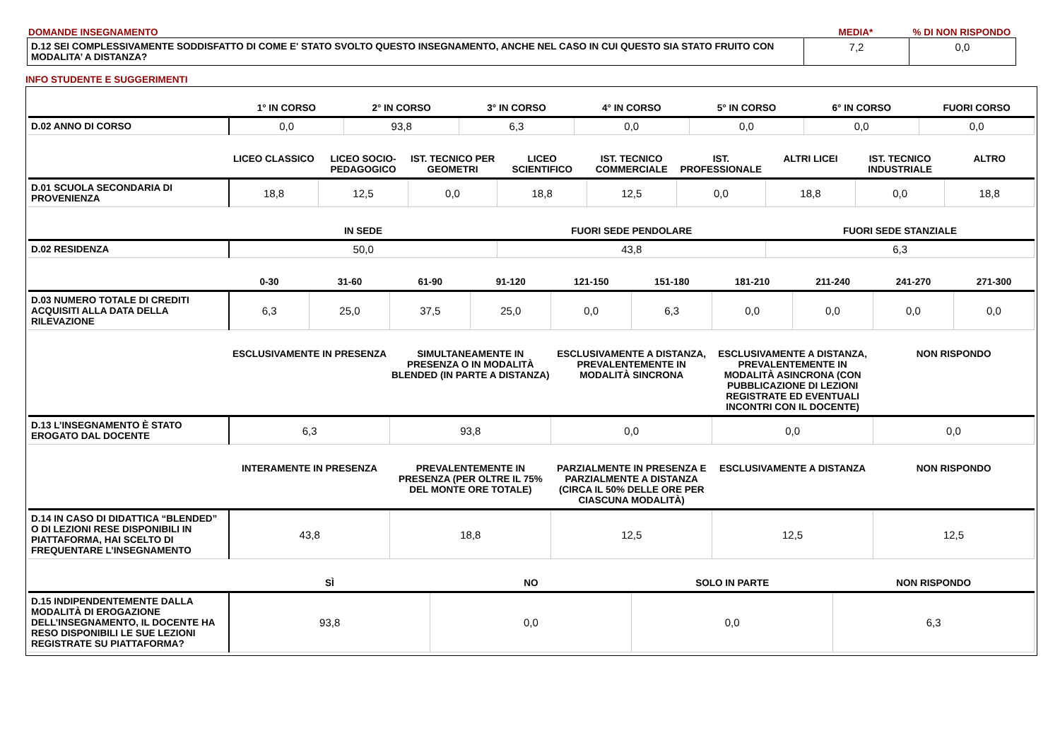DOMANDE INSEGNAMENTO MEDIA* % DI NON RISPONDO
| D.12 SEI COMPLESSIVAMENTE SODDISFATTO DI COME E' STATO SVOLTO QUESTO INSEGNAMENTO, ANCHE NEL CASO IN CUI QUESTO SIA STATO FRUITO CON MODALITA’ A DISTANZA? | 7,2 | 0,0 |
INFO STUDENTE E SUGGERIMENTI
| | 1° IN CORSO | 2° IN CORSO | 3° IN CORSO | 4° IN CORSO | 5° IN CORSO | 6° IN CORSO | FUORI CORSO |
| --- | --- | --- | --- | --- | --- | --- | --- |
| D.02 ANNO DI CORSO | 0,0 | 93,8 | 6,3 | 0,0 | 0,0 | 0,0 | 0,0 |
| | LICEO CLASSICO | LICEO SOCIO-PEDAGOGICO | IST. TECNICO PER GEOMETRI | LICEO SCIENTIFICO | IST. TECNICO COMMERCIALE | IST. PROFESSIONALE | ALTRI LICEI | IST. TECNICO INDUSTRIALE | ALTRO |
| --- | --- | --- | --- | --- | --- | --- | --- | --- | --- |
| D.01 SCUOLA SECONDARIA DI PROVENIENZA | 18,8 | 12,5 | 0,0 | 18,8 | 12,5 | 0,0 | 18,8 | 0,0 | 18,8 |
| | IN SEDE | FUORI SEDE PENDOLARE | FUORI SEDE STANZIALE |
| --- | --- | --- | --- |
| D.02 RESIDENZA | 50,0 | 43,8 | 6,3 |
| | 0-30 | 31-60 | 61-90 | 91-120 | 121-150 | 151-180 | 181-210 | 211-240 | 241-270 | 271-300 |
| --- | --- | --- | --- | --- | --- | --- | --- | --- | --- | --- |
| D.03 NUMERO TOTALE DI CREDITI ACQUISITI ALLA DATA DELLA RILEVAZIONE | 6,3 | 25,0 | 37,5 | 25,0 | 0,0 | 6,3 | 0,0 | 0,0 | 0,0 | 0,0 |
| | ESCLUSIVAMENTE IN PRESENZA | SIMULTANEAMENTE IN PRESENZA O IN MODALITÀ BLENDED (IN PARTE A DISTANZA) | ESCLUSIVAMENTE A DISTANZA, PREVALENTEMENTE IN MODALITÀ SINCRONA | ESCLUSIVAMENTE A DISTANZA, PREVALENTEMENTE IN MODALITÀ ASINCRONA (CON PUBBLICAZIONE DI LEZIONI REGISTRATE ED EVENTUALI INCONTRI CON IL DOCENTE) | NON RISPONDO |
| --- | --- | --- | --- | --- | --- |
| D.13 L’INSEGNAMENTO È STATO EROGATO DAL DOCENTE | 6,3 | 93,8 | 0,0 | 0,0 | 0,0 |
| | INTERAMENTE IN PRESENZA | PREVALENTEMENTE IN PRESENZA (PER OLTRE IL 75% DEL MONTE ORE TOTALE) | PARZIALMENTE IN PRESENZA E PARZIALMENTE A DISTANZA (CIRCA IL 50% DELLE ORE PER CIASCUNA MODALITÀ) | ESCLUSIVAMENTE A DISTANZA | NON RISPONDO |
| --- | --- | --- | --- | --- | --- |
| D.14 IN CASO DI DIDATTICA “BLENDED” O DI LEZIONI RESE DISPONIBILI IN PIATTAFORMA, HAI SCELTO DI FREQUENTARE L’INSEGNAMENTO | 43,8 | 18,8 | 12,5 | 12,5 | 12,5 |
| | SÌ | NO | SOLO IN PARTE | NON RISPONDO |
| --- | --- | --- | --- | --- |
| D.15 INDIPENDENTEMENTE DALLA MODALITÀ DI EROGAZIONE DELL’INSEGNAMENTO, IL DOCENTE HA RESO DISPONIBILI LE SUE LEZIONI REGISTRATE SU PIATTAFORMA? | 93,8 | 0,0 | 0,0 | 6,3 |